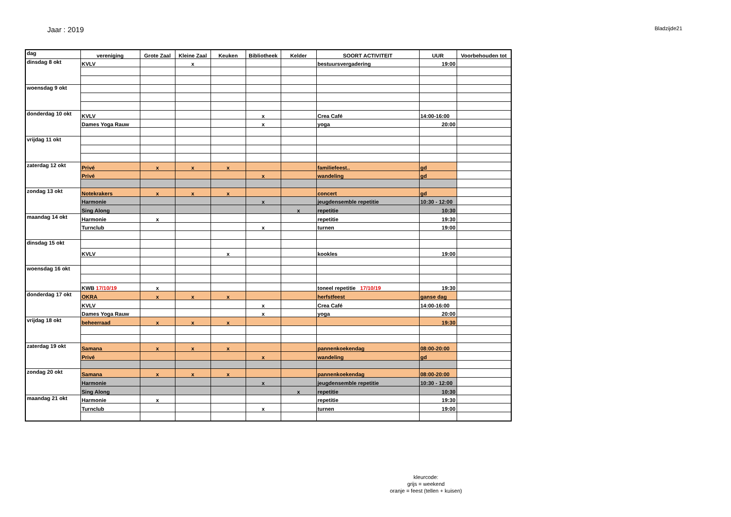Jaar : 2019
Bladzijde21
| dag | vereniging | Grote Zaal | Kleine Zaal | Keuken | Bibliotheek | Kelder | SOORT ACTIVITEIT | UUR | Voorbehouden tot |
| --- | --- | --- | --- | --- | --- | --- | --- | --- | --- |
| dinsdag 8 okt | KVLV | | x | | | | bestuursvergadering | 19:00 | |
| woensdag 9 okt | | | | | | | | | |
| donderdag 10 okt | KVLV | | | | x | | Crea Café | 14:00-16:00 | |
| | Dames Yoga Rauw | | | | x | | yoga | 20:00 | |
| vrijdag 11 okt | | | | | | | | | |
| zaterdag 12 okt | Privé | x | x | x | | | familiefeest.. | gd | |
| | Privé | | | | x | | wandeling | gd | |
| zondag 13 okt | Notekrakers | x | x | x | | | concert | gd | |
| | Harmonie | | | | x | | jeugdensemble repetitie | 10:30 - 12:00 | |
| | Sing Along | | | | | x | repetitie | 10:30 | |
| maandag 14 okt | Harmonie | x | | | | | repetitie | 19:30 | |
| | Turnclub | | | | x | | turnen | 19:00 | |
| dinsdag 15 okt | | | | | | | | | |
| | KVLV | | | x | | | kookles | 19:00 | |
| woensdag 16 okt | | | | | | | | | |
| | KWB 17/10/19 | x | | | | | toneel repetitie 17/10/19 | 19:30 | |
| donderdag 17 okt | OKRA | x | x | x | | | herfstfeest | ganse dag | |
| | KVLV | | | | x | | Crea Café | 14:00-16:00 | |
| | Dames Yoga Rauw | | | | x | | yoga | 20:00 | |
| vrijdag 18 okt | beheerraad | x | x | x | | | | 19:30 | |
| zaterdag 19 okt | Samana | x | x | x | | | pannenkoekendag | 08:00-20:00 | |
| | Privé | | | | x | | wandeling | gd | |
| zondag 20 okt | Samana | x | x | x | | | pannenkoekendag | 08:00-20:00 | |
| | Harmonie | | | | x | | jeugdensemble repetitie | 10:30 - 12:00 | |
| | Sing Along | | | | | x | repetitie | 10:30 | |
| maandag 21 okt | Harmonie | x | | | | | repetitie | 19:30 | |
| | Turnclub | | | | x | | turnen | 19:00 | |
kleurcode:
grijs = weekend
oranje = feest (tellen + kuisen)